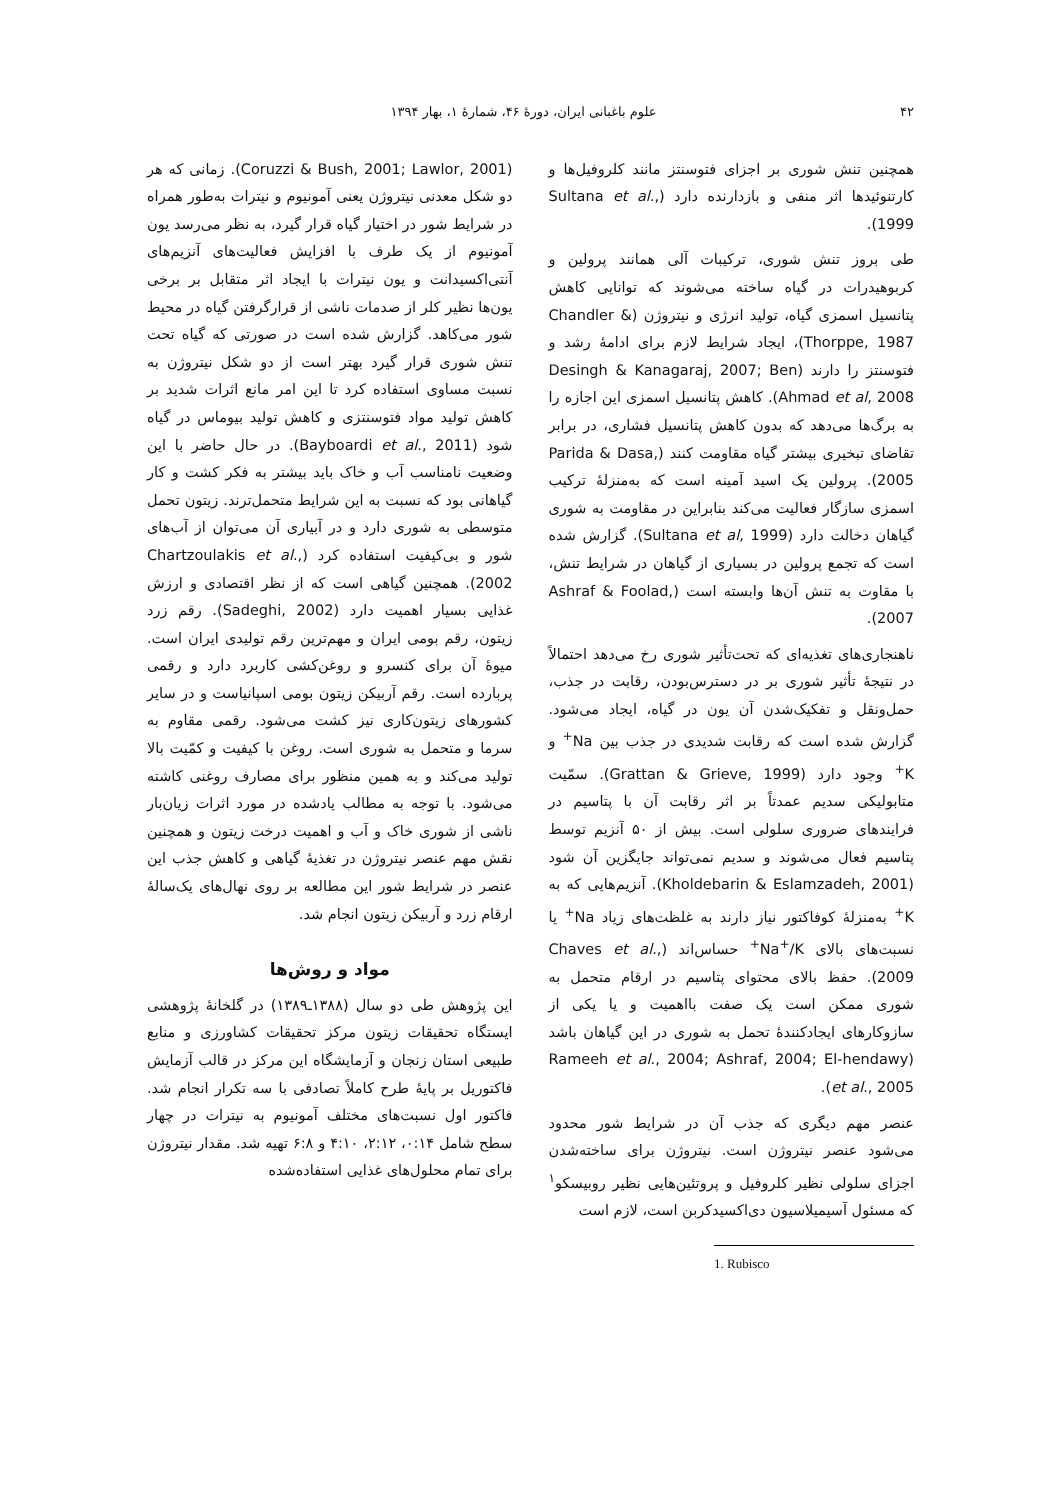۴۲ علوم باغبانی ایران، دورهٔ ۴۶، شمارهٔ ۱، بهار ۱۳۹۴
همچنین تنش شوری بر اجزای فتوسنتز مانند کلروفیل‌ها و کارتنوئیدها اثر منفی و بازدارنده دارد (Sultana et al., 1999).
طی بروز تنش شوری، ترکیبات آلی همانند پرولین و کربوهیدرات در گیاه ساخته می‌شوند که توانایی کاهش پتانسیل اسمزی گیاه، تولید انرژی و نیتروژن (Chandler & Thorppe, 1987)، ایجاد شرایط لازم برای ادامهٔ رشد و فتوسنتز را دارند (Desingh & Kanagaraj, 2007; Ben Ahmad et al, 2008). کاهش پتانسیل اسمزی این اجازه را به برگ‌ها می‌دهد که بدون کاهش پتانسیل فشاری، در برابر تقاضای تبخیری بیشتر گیاه مقاومت کنند (Parida & Dasa, 2005). پرولین یک اسید آمینه است که به‌منزلهٔ ترکیب اسمزی سازگار فعالیت می‌کند بنابراین در مقاومت به شوری گیاهان دخالت دارد (Sultana et al, 1999). گزارش شده است که تجمع پرولین در بسیاری از گیاهان در شرایط تنش، با مقاوت به تنش آن‌ها وابسته است (Ashraf & Foolad, 2007).
ناهنجاری‌های تغذیه‌ای که تحت‌تأثیر شوری رخ می‌دهد احتمالاً در نتیجهٔ تأثیر شوری بر در دسترس‌بودن، رقابت در جذب، حمل‌ونقل و تفکیک‌شدن آن یون در گیاه، ایجاد می‌شود. گزارش شده است که رقابت شدیدی در جذب بین Na<sup>+</sup> و K<sup>+</sup> وجود دارد (Grattan & Grieve, 1999). سمّیت متابولیکی سدیم عمدتاً بر اثر رقابت آن با پتاسیم در فرایندهای ضروری سلولی است. بیش از ۵۰ آنزیم توسط پتاسیم فعال می‌شوند و سدیم نمی‌تواند جایگزین آن شود (Kholdebarin & Eslamzadeh, 2001). آنزیم‌هایی که به K<sup>+</sup> به‌منزلهٔ کوفاکتور نیاز دارند به غلظت‌های زیاد Na<sup>+</sup> یا نسبت‌های بالای Na<sup>+</sup>/K<sup>+</sup> حساس‌اند (Chaves et al., 2009). حفظ بالای محتوای پتاسیم در ارقام متحمل به شوری ممکن است یک صفت بااهمیت و یا یکی از سازوکارهای ایجادکنندهٔ تحمل به شوری در این گیاهان باشد (Rameeh et al., 2004; Ashraf, 2004; El-hendawy et al., 2005).
عنصر مهم دیگری که جذب آن در شرایط شور محدود می‌شود عنصر نیتروژن است. نیتروژن برای ساخته‌شدن اجزای سلولی نظیر کلروفیل و پروتئین‌هایی نظیر روبیسکو<sup>۱</sup> که مسئول آسیمیلاسیون دی‌اکسیدکربن است، لازم است
1. Rubisco
(Coruzzi & Bush, 2001; Lawlor, 2001). زمانی که هر دو شکل معدنی نیتروژن یعنی آمونیوم و نیترات به‌طور همراه در شرایط شور در اختیار گیاه قرار گیرد، به نظر می‌رسد یون آمونیوم از یک طرف با افزایش فعالیت‌های آنزیم‌های آنتی‌اکسیدانت و یون نیترات با ایجاد اثر متقابل بر برخی یون‌ها نظیر کلر از صدمات ناشی از قرارگرفتن گیاه در محیط شور می‌کاهد. گزارش شده است در صورتی که گیاه تحت تنش شوری قرار گیرد بهتر است از دو شکل نیتروژن به نسبت مساوی استفاده کرد تا این امر مانع اثرات شدید بر کاهش تولید مواد فتوسنتزی و کاهش تولید بیوماس در گیاه شود (Bayboardi et al., 2011). در حال حاضر با این وضعیت نامناسب آب و خاک باید بیشتر به فکر کشت و کار گیاهانی بود که نسبت به این شرایط متحمل‌ترند. زیتون تحمل متوسطی به شوری دارد و در آبیاری آن می‌توان از آب‌های شور و بی‌کیفیت استفاده کرد (Chartzoulakis et al., 2002). همچنین گیاهی است که از نظر اقتصادی و ارزش غذایی بسیار اهمیت دارد (Sadeghi, 2002). رقم زرد زیتون، رقم بومی ایران و مهم‌ترین رقم تولیدی ایران است. میوهٔ آن برای کنسرو و روغن‌کشی کاربرد دارد و رقمی پربارده است. رقم آربیکن زیتون بومی اسپانیاست و در سایر کشورهای زیتون‌کاری نیز کشت می‌شود. رقمی مقاوم به سرما و متحمل به شوری است. روغن با کیفیت و کمّیت بالا تولید می‌کند و به همین منظور برای مصارف روغنی کاشته می‌شود. با توجه به مطالب یادشده در مورد اثرات زیان‌بار ناشی از شوری خاک و آب و اهمیت درخت زیتون و همچنین نقش مهم عنصر نیتروژن در تغذیهٔ گیاهی و کاهش جذب این عنصر در شرایط شور این مطالعه بر روی نهال‌های یک‌سالهٔ ارقام زرد و آربیکن زیتون انجام شد.
مواد و روش‌ها
این پژوهش طی دو سال (۱۳۸۸ـ۱۳۸۹) در گلخانهٔ پژوهشی ایستگاه تحقیقات زیتون مرکز تحقیقات کشاورزی و منابع طبیعی استان زنجان و آزمایشگاه این مرکز در قالب آزمایش فاکتوریل بر پایهٔ طرح کاملاً تصادفی با سه تکرار انجام شد. فاکتور اول نسبت‌های مختلف آمونیوم به نیترات در چهار سطح شامل ۰:۱۴، ۲:۱۲، ۴:۱۰ و ۶:۸ تهیه شد. مقدار نیتروژن برای تمام محلول‌های غذایی استفاده‌شده